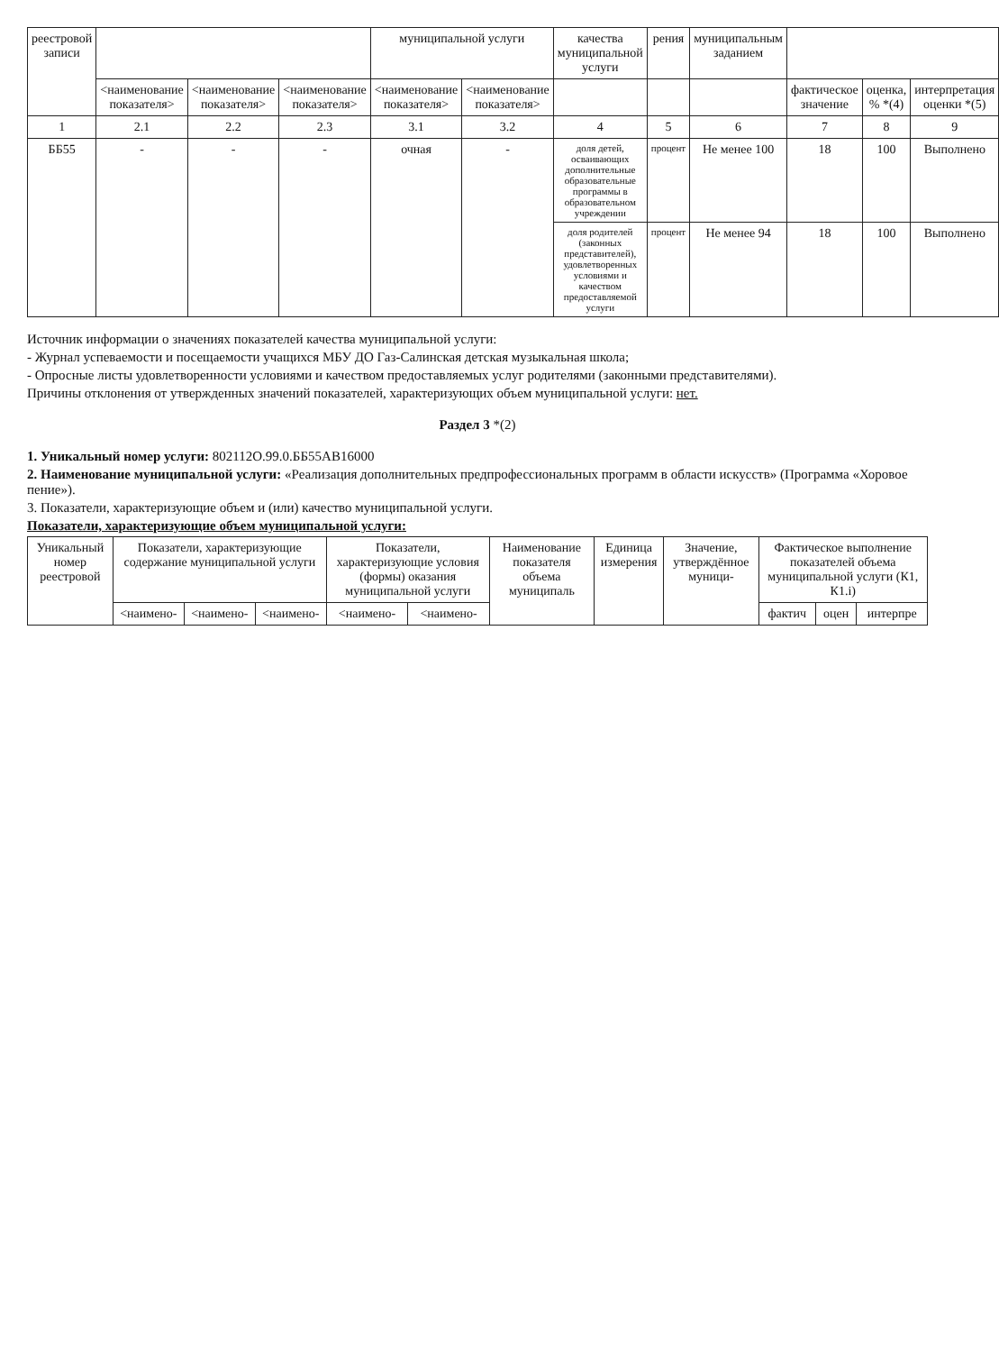| реестровой записи | | | | муниципальной услуги | | качества муниципальной услуги | рения | муниципальным заданием | | | |
| --- | --- | --- | --- | --- | --- | --- | --- | --- | --- | --- | --- |
| | <наименование показателя> | <наименование показателя> | <наименование показателя> | <наименование показателя> | <наименование показателя> | | | | фактическое значение | оценка, % *(4) | интерпретация оценки *(5) |
| 1 | 2.1 | 2.2 | 2.3 | 3.1 | 3.2 | 4 | 5 | 6 | 7 | 8 | 9 |
| ББ55 | - | - | - | очная | - | доля детей, осваивающих дополнительные образовательные программы в образовательном учреждении | процент | Не менее 100 | 18 | 100 | Выполнено |
| | | | | | | доля родителей (законных представителей), удовлетворенных условиями и качеством предоставляемой услуги | процент | Не менее 94 | 18 | 100 | Выполнено |
Источник информации о значениях показателей качества муниципальной услуги:
- Журнал успеваемости и посещаемости учащихся МБУ ДО Газ-Салинская детская музыкальная школа;
- Опросные листы удовлетворенности условиями и качеством предоставляемых услуг родителями (законными представителями).
Причины отклонения от утвержденных значений показателей, характеризующих объем муниципальной услуги: нет.
Раздел 3 *(2)
1. Уникальный номер услуги: 802112О.99.0.ББ55АВ16000
2. Наименование муниципальной услуги: «Реализация дополнительных предпрофессиональных программ в области искусств» (Программа «Хоровое пение»).
3. Показатели, характеризующие объем и (или) качество муниципальной услуги.
Показатели, характеризующие объем муниципальной услуги:
| Уникальный номер реестровой | Показатели, характеризующие содержание муниципальной услуги | | | Показатели, характеризующие условия (формы) оказания муниципальной услуги | | Наименование показателя объема муниципаль | Единица измерения | Значение, утверждённое муници- | Фактическое выполнение показателей объема муниципальной услуги (К1, К1.i) | | |
| --- | --- | --- | --- | --- | --- | --- | --- | --- | --- | --- | --- |
| | <наимено- | <наимено- | <наимено- | <наимено- | <наимено- | | | | фактич | оцен | интерпре |